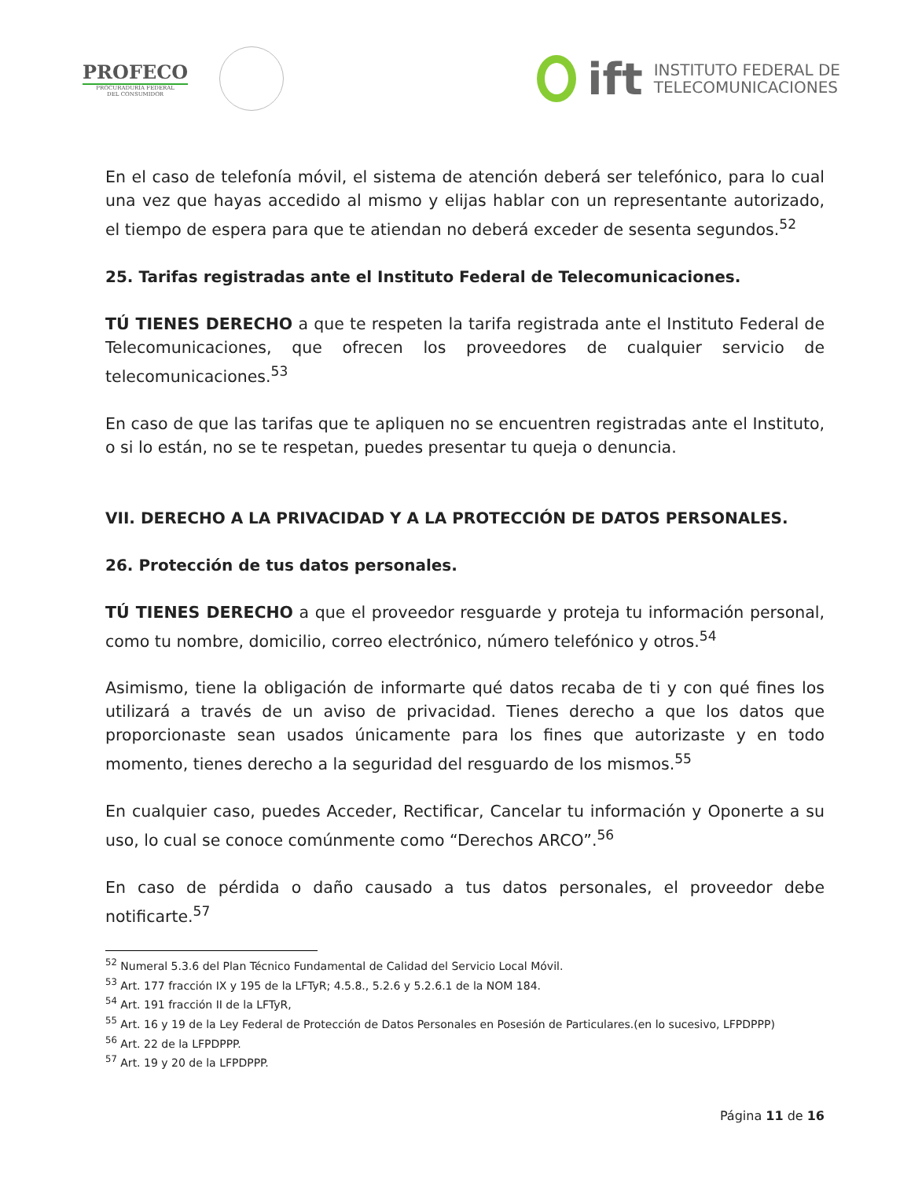PROFECO
PROCURADURÍA FEDERAL
DEL CONSUMIDOR
ift
INSTITUTO FEDERAL DE
TELECOMUNICACIONES
En el caso de telefonía móvil, el sistema de atención deberá ser telefónico, para lo cual una vez que hayas accedido al mismo y elijas hablar con un representante autorizado, el tiempo de espera para que te atiendan no deberá exceder de sesenta segundos.<sup>52</sup>
25. Tarifas registradas ante el Instituto Federal de Telecomunicaciones.
TÚ TIENES DERECHO a que te respeten la tarifa registrada ante el Instituto Federal de Telecomunicaciones, que ofrecen los proveedores de cualquier servicio de telecomunicaciones.<sup>53</sup>
En caso de que las tarifas que te apliquen no se encuentren registradas ante el Instituto, o si lo están, no se te respetan, puedes presentar tu queja o denuncia.
VII. DERECHO A LA PRIVACIDAD Y A LA PROTECCIÓN DE DATOS PERSONALES.
26. Protección de tus datos personales.
TÚ TIENES DERECHO a que el proveedor resguarde y proteja tu información personal, como tu nombre, domicilio, correo electrónico, número telefónico y otros.<sup>54</sup>
Asimismo, tiene la obligación de informarte qué datos recaba de ti y con qué fines los utilizará a través de un aviso de privacidad. Tienes derecho a que los datos que proporcionaste sean usados únicamente para los fines que autorizaste y en todo momento, tienes derecho a la seguridad del resguardo de los mismos.<sup>55</sup>
En cualquier caso, puedes Acceder, Rectificar, Cancelar tu información y Oponerte a su uso, lo cual se conoce comúnmente como “Derechos ARCO”.<sup>56</sup>
En caso de pérdida o daño causado a tus datos personales, el proveedor debe notificarte.<sup>57</sup>
<sup>52</sup> Numeral 5.3.6 del Plan Técnico Fundamental de Calidad del Servicio Local Móvil.
<sup>53</sup> Art. 177 fracción IX y 195 de la LFTyR; 4.5.8., 5.2.6 y 5.2.6.1 de la NOM 184.
<sup>54</sup> Art. 191 fracción II de la LFTyR,
<sup>55</sup> Art. 16 y 19 de la Ley Federal de Protección de Datos Personales en Posesión de Particulares.(en lo sucesivo, LFPDPPP)
<sup>56</sup> Art. 22 de la LFPDPPP.
<sup>57</sup> Art. 19 y 20 de la LFPDPPP.
Página 11 de 16